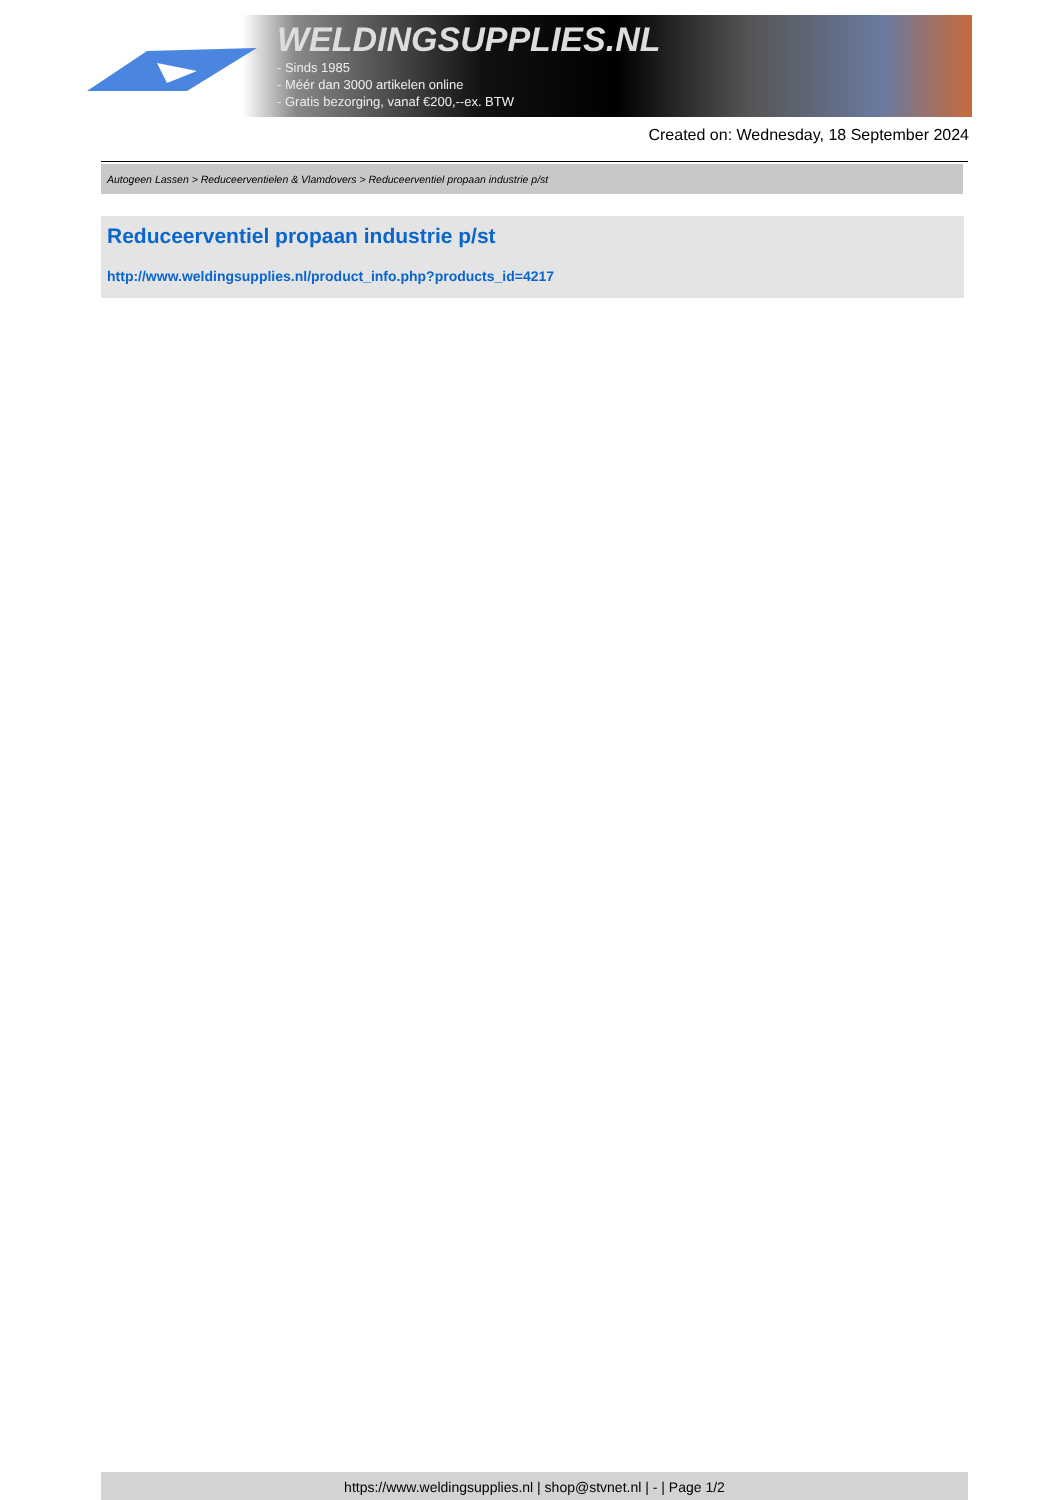WELDINGSUPPLIES.NL
- Sinds 1985
- Méér dan 3000 artikelen online
- Gratis bezorging, vanaf €200,--ex. BTW
Created on: Wednesday, 18 September 2024
Autogeen Lassen > Reduceerventielen & Vlamdovers > Reduceerventiel propaan industrie p/st
Reduceerventiel propaan industrie p/st
http://www.weldingsupplies.nl/product_info.php?products_id=4217
https://www.weldingsupplies.nl | shop@stvnet.nl | - | Page 1/2